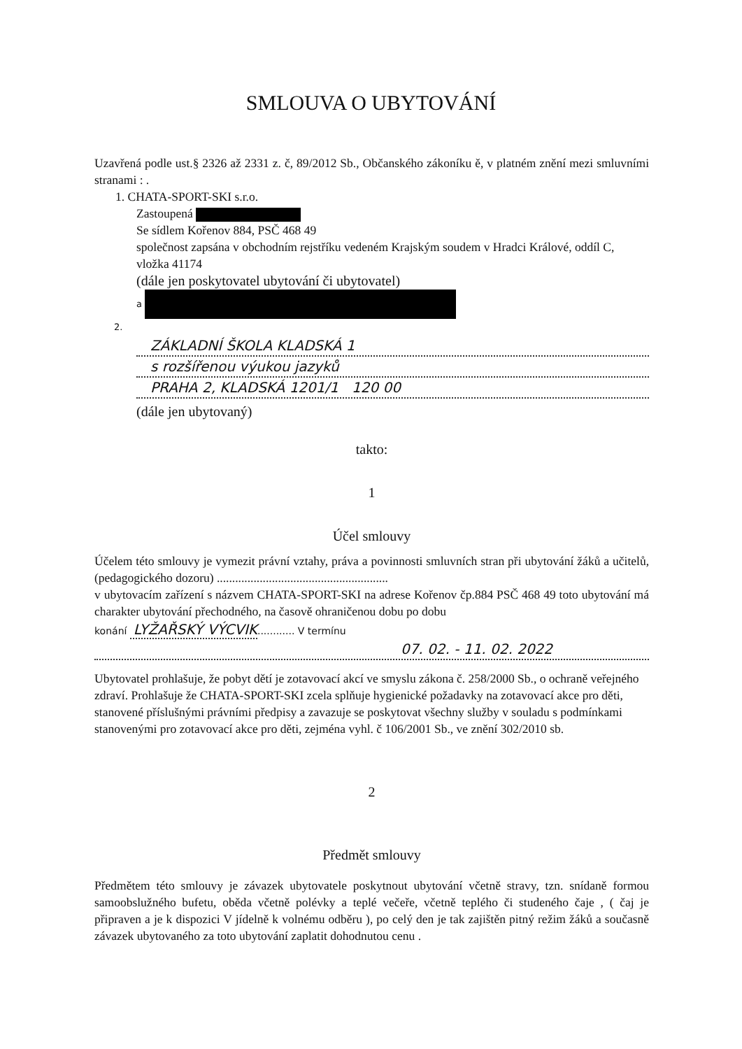SMLOUVA O UBYTOVÁNÍ
Uzavřená podle ust.§ 2326 až 2331 z. č, 89/2012 Sb., Občanského zákoníku ě, v platném znění mezi smluvními stranami : .
1. CHATA-SPORT-SKI s.r.o.
Zastoupená
Se sídlem Kořenov 884, PSČ 468 49
společnost zapsána v obchodním rejstříku vedeném Krajským soudem v Hradci Králové, oddíl C, vložka 41174
(dále jen poskytovatel ubytování či ubytovatel)
a
2.
ZÁKLADNÍ ŠKOLA KLADSKÁ 1
s rozšířenou výukou jazyků
PRAHA 2, KLADSKÁ 1201/1 120 00
(dále jen ubytovaný)
takto:
1
Účel smlouvy
Účelem této smlouvy je vymezit právní vztahy, práva a povinnosti smluvních stran při ubytování žáků a učitelů, (pedagogického dozoru) ........................................................
v ubytovacím zařízení s názvem CHATA-SPORT-SKI na adrese Kořenov čp.884 PSČ 468 49 toto ubytování má charakter ubytování přechodného, na časově ohraničenou dobu po dobu
konání LYŽAŘSKÝ VÝCVIK............ V termínu
07. 02. - 11. 02. 2022
Ubytovatel prohlašuje, že pobyt dětí je zotavovací akcí ve smyslu zákona č. 258/2000 Sb., o ochraně veřejného zdraví. Prohlašuje že CHATA-SPORT-SKI zcela splňuje hygienické požadavky na zotavovací akce pro děti, stanovené příslušnými právními předpisy a zavazuje se poskytovat všechny služby v souladu s podmínkami stanovenými pro zotavovací akce pro děti, zejména vyhl. č 106/2001 Sb., ve znění 302/2010 sb.
2
Předmět smlouvy
Předmětem této smlouvy je závazek ubytovatele poskytnout ubytování včetně stravy, tzn. snídaně formou samoobslužného bufetu, oběda včetně polévky a teplé večeře, včetně teplého či studeného čaje , ( čaj je připraven a je k dispozici V jídelně k volnému odběru ), po celý den je tak zajištěn pitný režim žáků a současně závazek ubytovaného za toto ubytování zaplatit dohodnutou cenu .